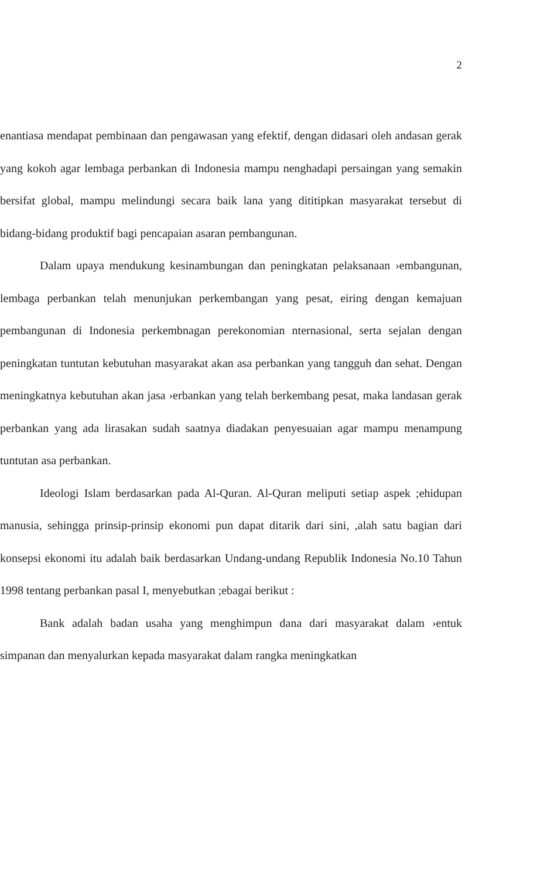2
enantiasa mendapat pembinaan dan pengawasan yang efektif, dengan didasari oleh andasan gerak yang kokoh agar lembaga perbankan di Indonesia mampu nenghadapi persaingan yang semakin bersifat global, mampu melindungi secara baik lana yang dititipkan masyarakat tersebut di bidang-bidang produktif bagi pencapaian asaran pembangunan.
Dalam upaya mendukung kesinambungan dan peningkatan pelaksanaan ›embangunan, lembaga perbankan telah menunjukan perkembangan yang pesat, eiring dengan kemajuan pembangunan di Indonesia perkembnagan perekonomian nternasional, serta sejalan dengan peningkatan tuntutan kebutuhan masyarakat akan asa perbankan yang tangguh dan sehat. Dengan meningkatnya kebutuhan akan jasa ›erbankan yang telah berkembang pesat, maka landasan gerak perbankan yang ada lirasakan sudah saatnya diadakan penyesuaian agar mampu menampung tuntutan asa perbankan.
Ideologi Islam berdasarkan pada Al-Quran. Al-Quran meliputi setiap aspek ;ehidupan manusia, sehingga prinsip-prinsip ekonomi pun dapat ditarik dari sini, ,alah satu bagian dari konsepsi ekonomi itu adalah baik berdasarkan Undang-undang Republik Indonesia No.10 Tahun 1998 tentang perbankan pasal I, menyebutkan ;ebagai berikut :
Bank adalah badan usaha yang menghimpun dana dari masyarakat dalam ›entuk simpanan dan menyalurkan kepada masyarakat dalam rangka meningkatkan